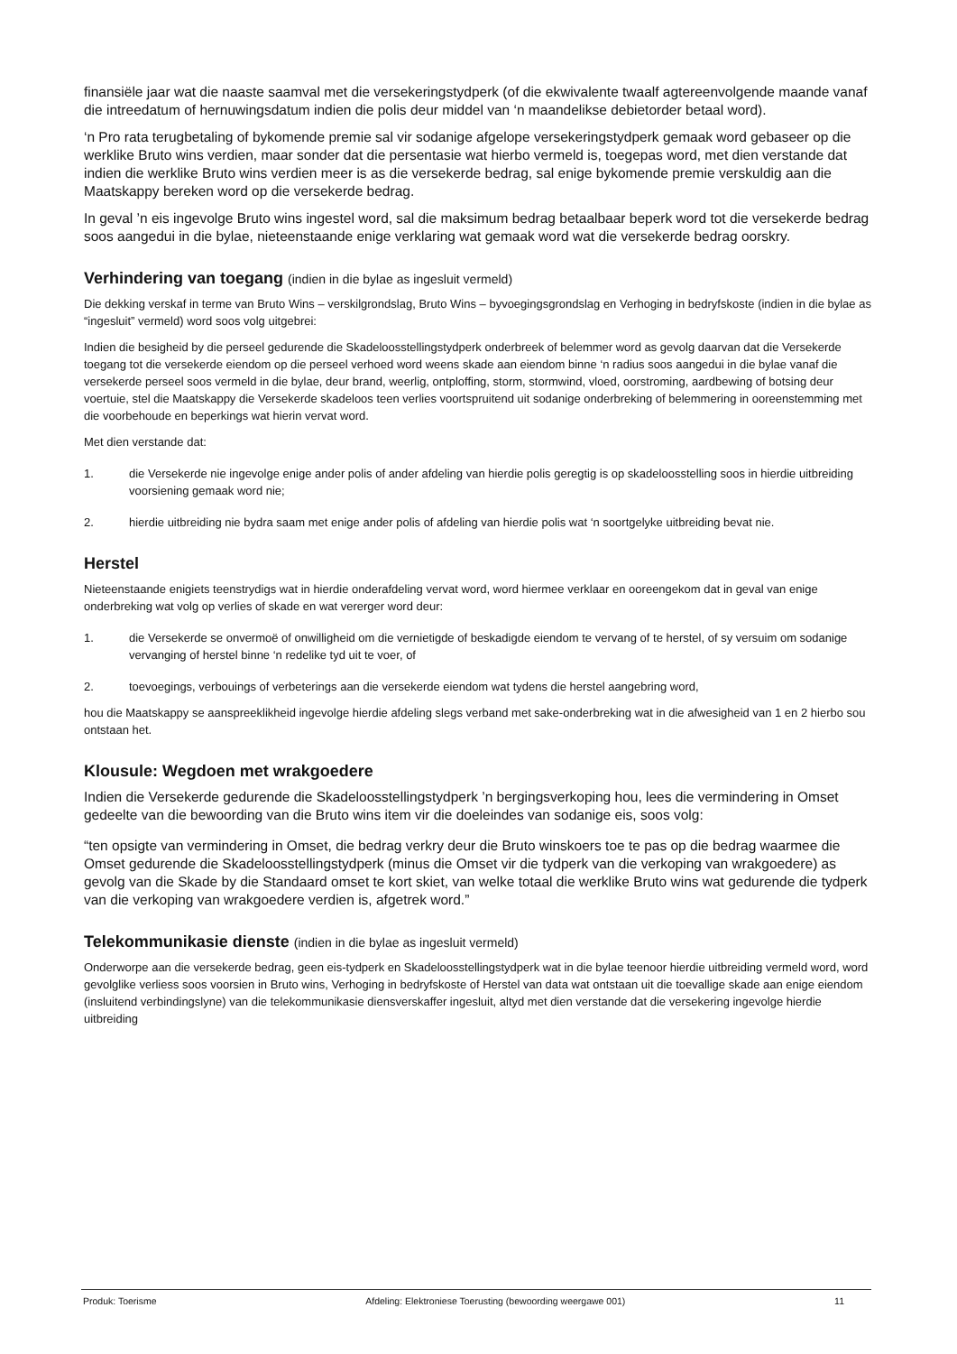finansiële jaar wat die naaste saamval met die versekeringstydperk (of die ekwivalente twaalf agtereenvolgende maande vanaf die intreedatum of hernuwingsdatum indien die polis deur middel van ‘n maandelikse debietorder betaal word).
‘n Pro rata terugbetaling of bykomende premie sal vir sodanige afgelope versekeringstydperk gemaak word gebaseer op die werklike Bruto wins verdien, maar sonder dat die persentasie wat hierbo vermeld is, toegepas word, met dien verstande dat indien die werklike Bruto wins verdien meer is as die versekerde bedrag, sal enige bykomende premie verskuldig aan die Maatskappy bereken word op die versekerde bedrag.
In geval ’n eis ingevolge Bruto wins ingestel word, sal die maksimum bedrag betaalbaar beperk word tot die versekerde bedrag soos aangedui in die bylae, nieteenstaande enige verklaring wat gemaak word wat die versekerde bedrag oorskry.
Verhindering van toegang (indien in die bylae as ingesluit vermeld)
Die dekking verskaf in terme van Bruto Wins – verskilgrondslag, Bruto Wins – byvoegingsgrondslag en Verhoging in bedryfskoste (indien in die bylae as “ingesluit” vermeld) word soos volg uitgebrei:
Indien die besigheid by die perseel gedurende die Skadeloosstellingstydperk onderbreek of belemmer word as gevolg daarvan dat die Versekerde toegang tot die versekerde eiendom op die perseel verhoed word weens skade aan eiendom binne ‘n radius soos aangedui in die bylae vanaf die versekerde perseel soos vermeld in die bylae, deur brand, weerlig, ontploffing, storm, stormwind, vloed, oorstroming, aardbewing of botsing deur voertuie, stel die Maatskappy die Versekerde skadeloos teen verlies voortspruitend uit sodanige onderbreking of belemmering in ooreenstemming met die voorbehoude en beperkings wat hierin vervat word.
Met dien verstande dat:
1. die Versekerde nie ingevolge enige ander polis of ander afdeling van hierdie polis geregtig is op skadeloosstelling soos in hierdie uitbreiding voorsiening gemaak word nie;
2. hierdie uitbreiding nie bydra saam met enige ander polis of afdeling van hierdie polis wat ‘n soortgelyke uitbreiding bevat nie.
Herstel
Nieteenstaande enigiets teenstrydigs wat in hierdie onderafdeling vervat word, word hiermee verklaar en ooreengekom dat in geval van enige onderbreking wat volg op verlies of skade en wat vererger word deur:
1. die Versekerde se onvermoë of onwilligheid om die vernietigde of beskadigde eiendom te vervang of te herstel, of sy versuim om sodanige vervanging of herstel binne ‘n redelike tyd uit te voer, of
2. toevoegings, verbouings of verbeterings aan die versekerde eiendom wat tydens die herstel aangebring word,
hou die Maatskappy se aanspreeklikheid ingevolge hierdie afdeling slegs verband met sake-onderbreking wat in die afwesigheid van 1 en 2 hierbo sou ontstaan het.
Klousule: Wegdoen met wrakgoedere
Indien die Versekerde gedurende die Skadeloosstellingstydperk ’n bergingsverkoping hou, lees die vermindering in Omset gedeelte van die bewoording van die Bruto wins item vir die doeleindes van sodanige eis, soos volg:
“ten opsigte van vermindering in Omset, die bedrag verkry deur die Bruto winskoers toe te pas op die bedrag waarmee die Omset gedurende die Skadeloosstellingstydperk (minus die Omset vir die tydperk van die verkoping van wrakgoedere) as gevolg van die Skade by die Standaard omset te kort skiet, van welke totaal die werklike Bruto wins wat gedurende die tydperk van die verkoping van wrakgoedere verdien is, afgetrek word.”
Telekommunikasie dienste (indien in die bylae as ingesluit vermeld)
Onderworpe aan die versekerde bedrag, geen eis-tydperk en Skadeloosstellingstydperk wat in die bylae teenoor hierdie uitbreiding vermeld word, word gevolglike verliess soos voorsien in Bruto wins, Verhoging in bedryfskoste of Herstel van data wat ontstaan uit die toevallige skade aan enige eiendom (insluitend verbindingslyne) van die telekommunikasie diensverskaffer ingesluit, altyd met dien verstande dat die versekering ingevolge hierdie uitbreiding
Produk: Toerisme Afdeling: Elektroniese Toerusting (bewoording weergawe 001) 11